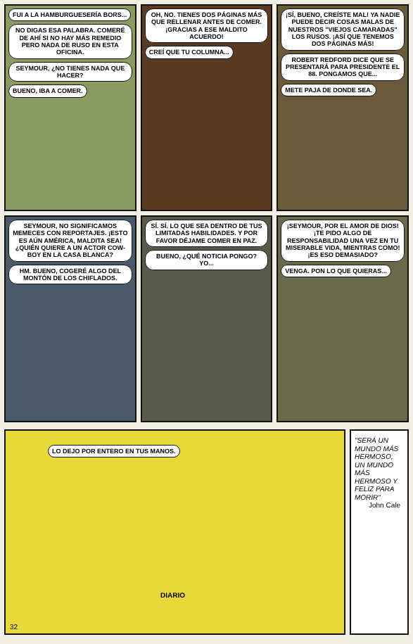FUI A LA HAMBURGUESERÍA BORS...
NO DIGAS ESA PALABRA. COMERÉ DE AHÍ SI NO HAY MÁS REMEDIO PERO NADA DE RUSO EN ESTA OFICINA.
SEYMOUR, ¿NO TIENES NADA QUE HACER?
BUENO, IBA A COMER.
OH, NO. TIENES DOS PÁGINAS MÁS QUE RELLENAR ANTES DE COMER. ¡GRACIAS A ESE MALDITO ACUERDO!
CREÍ QUE TU COLUMNA...
¡SÍ, BUENO, CREÍSTE MAL! YA NADIE PUEDE DECIR COSAS MALAS DE NUESTROS "VIEJOS CAMARADAS" LOS RUSOS. ¡ASÍ QUE TENEMOS DOS PÁGINAS MÁS!
ROBERT REDFORD DICE QUE SE PRESENTARÁ PARA PRESIDENTE EL 88. PONGAMOS QUE...
METE PAJA DE DONDE SEA.
SEYMOUR, NO SIGNIFICAMOS MEMECES CON REPORTAJES. ¡ESTO ES AÚN AMÉRICA, MALDITA SEA! ¿QUIÉN QUIERE A UN ACTOR COW-BOY EN LA CASA BLANCA?
HM. BUENO, COGERÉ ALGO DEL MONTÓN DE LOS CHIFLADOS.
SÍ. SÍ. LO QUE SEA DENTRO DE TUS LIMITADAS HABILIDADES. Y POR FAVOR DÉJAME COMER EN PAZ.
BUENO, ¿QUÉ NOTICIA PONGO? YO...
¡SEYMOUR, POR EL AMOR DE DIOS! ¡TE PIDO ALGO DE RESPONSABILIDAD UNA VEZ EN TU MISERABLE VIDA, MIENTRAS COMO! ¡ES ESO DEMASIADO?
VENGA. PON LO QUE QUIERAS...
LO DEJO POR ENTERO EN TUS MANOS.
DIARIO
32
"SERÁ UN MUNDO MÁS HERMOSO, UN MUNDO MÁS HERMOSO Y FELIZ PARA MORIR"
John Cale